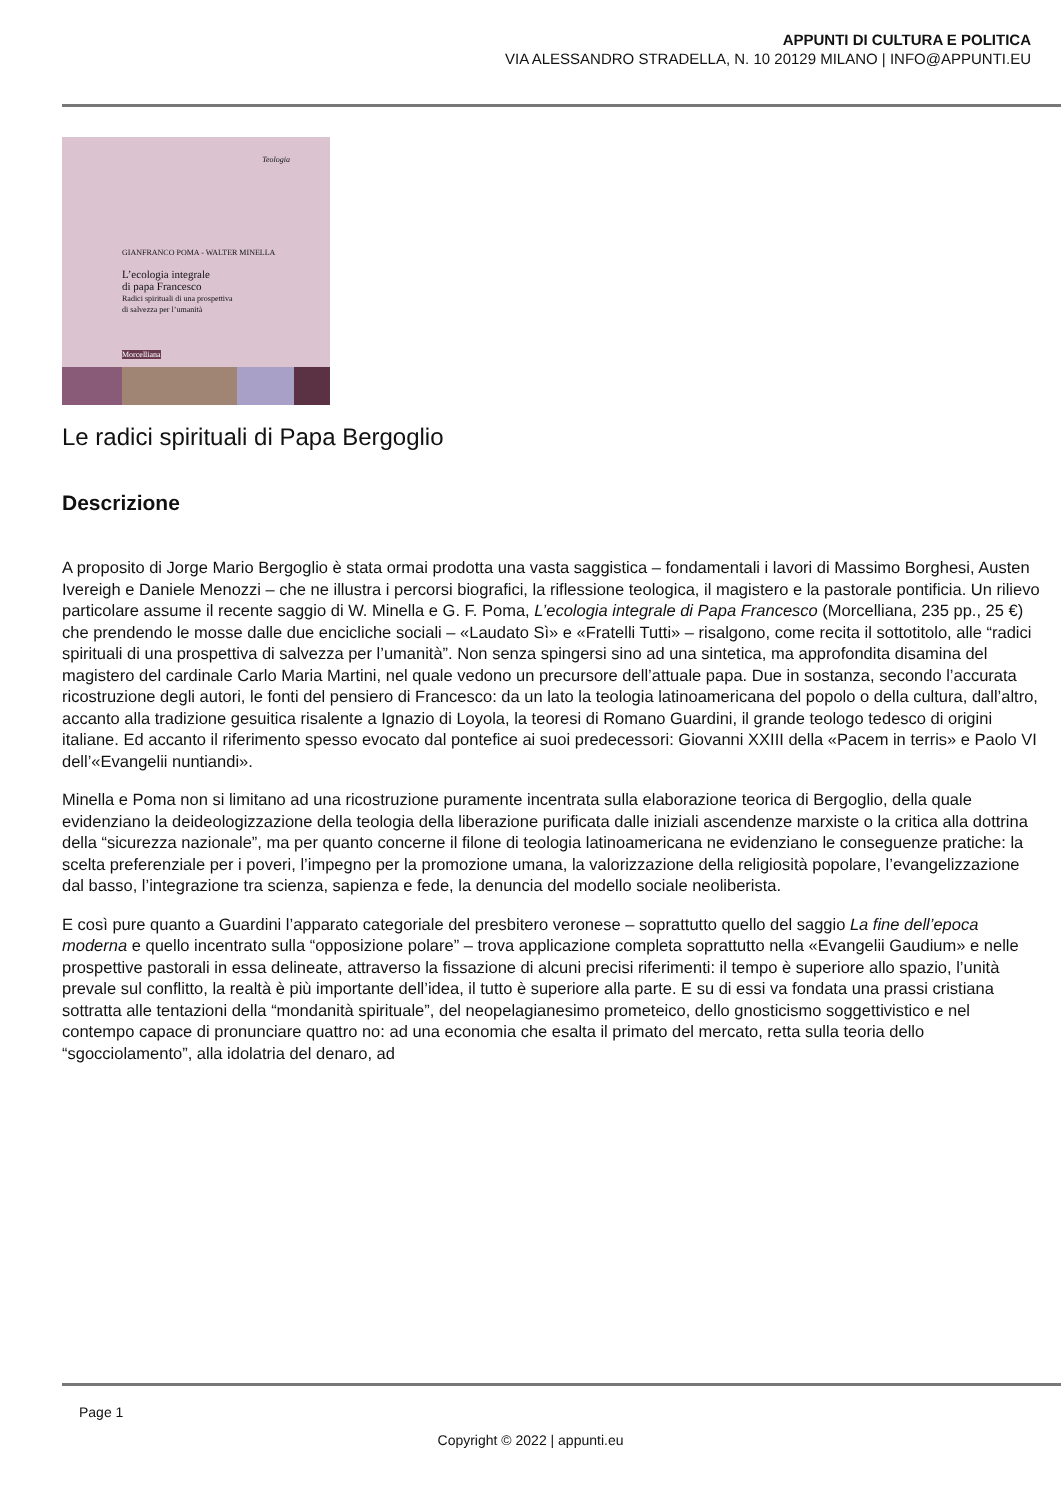APPUNTI DI CULTURA E POLITICA
VIA ALESSANDRO STRADELLA, N. 10 20129 MILANO | INFO@APPUNTI.EU
Teologia
GIANFRANCO POMA - WALTER MINELLA
L’ecologia integrale
di papa Francesco
Radici spirituali di una prospettiva
di salvezza per l’umanità
Morcelliana
Le radici spirituali di Papa Bergoglio
Descrizione
A proposito di Jorge Mario Bergoglio è stata ormai prodotta una vasta saggistica – fondamentali i lavori di Massimo Borghesi, Austen Ivereigh e Daniele Menozzi – che ne illustra i percorsi biografici, la riflessione teologica, il magistero e la pastorale pontificia. Un rilievo particolare assume il recente saggio di W. Minella e G. F. Poma, L’ecologia integrale di Papa Francesco (Morcelliana, 235 pp., 25 €) che prendendo le mosse dalle due encicliche sociali – «Laudato Sì» e «Fratelli Tutti» – risalgono, come recita il sottotitolo, alle “radici spirituali di una prospettiva di salvezza per l’umanità”. Non senza spingersi sino ad una sintetica, ma approfondita disamina del magistero del cardinale Carlo Maria Martini, nel quale vedono un precursore dell’attuale papa. Due in sostanza, secondo l’accurata ricostruzione degli autori, le fonti del pensiero di Francesco: da un lato la teologia latinoamericana del popolo o della cultura, dall’altro, accanto alla tradizione gesuitica risalente a Ignazio di Loyola, la teoresi di Romano Guardini, il grande teologo tedesco di origini italiane. Ed accanto il riferimento spesso evocato dal pontefice ai suoi predecessori: Giovanni XXIII della «Pacem in terris» e Paolo VI dell’«Evangelii nuntiandi».
Minella e Poma non si limitano ad una ricostruzione puramente incentrata sulla elaborazione teorica di Bergoglio, della quale evidenziano la deideologizzazione della teologia della liberazione purificata dalle iniziali ascendenze marxiste o la critica alla dottrina della “sicurezza nazionale”, ma per quanto concerne il filone di teologia latinoamericana ne evidenziano le conseguenze pratiche: la scelta preferenziale per i poveri, l’impegno per la promozione umana, la valorizzazione della religiosità popolare, l’evangelizzazione dal basso, l’integrazione tra scienza, sapienza e fede, la denuncia del modello sociale neoliberista.
E così pure quanto a Guardini l’apparato categoriale del presbitero veronese – soprattutto quello del saggio La fine dell’epoca moderna e quello incentrato sulla “opposizione polare” – trova applicazione completa soprattutto nella «Evangelii Gaudium» e nelle prospettive pastorali in essa delineate, attraverso la fissazione di alcuni precisi riferimenti: il tempo è superiore allo spazio, l’unità prevale sul conflitto, la realtà è più importante dell’idea, il tutto è superiore alla parte. E su di essi va fondata una prassi cristiana sottratta alle tentazioni della “mondanità spirituale”, del neopelagianesimo prometeico, dello gnosticismo soggettivistico e nel contempo capace di pronunciare quattro no: ad una economia che esalta il primato del mercato, retta sulla teoria dello “sgocciolamento”, alla idolatria del denaro, ad
Page 1
Copyright © 2022 | appunti.eu